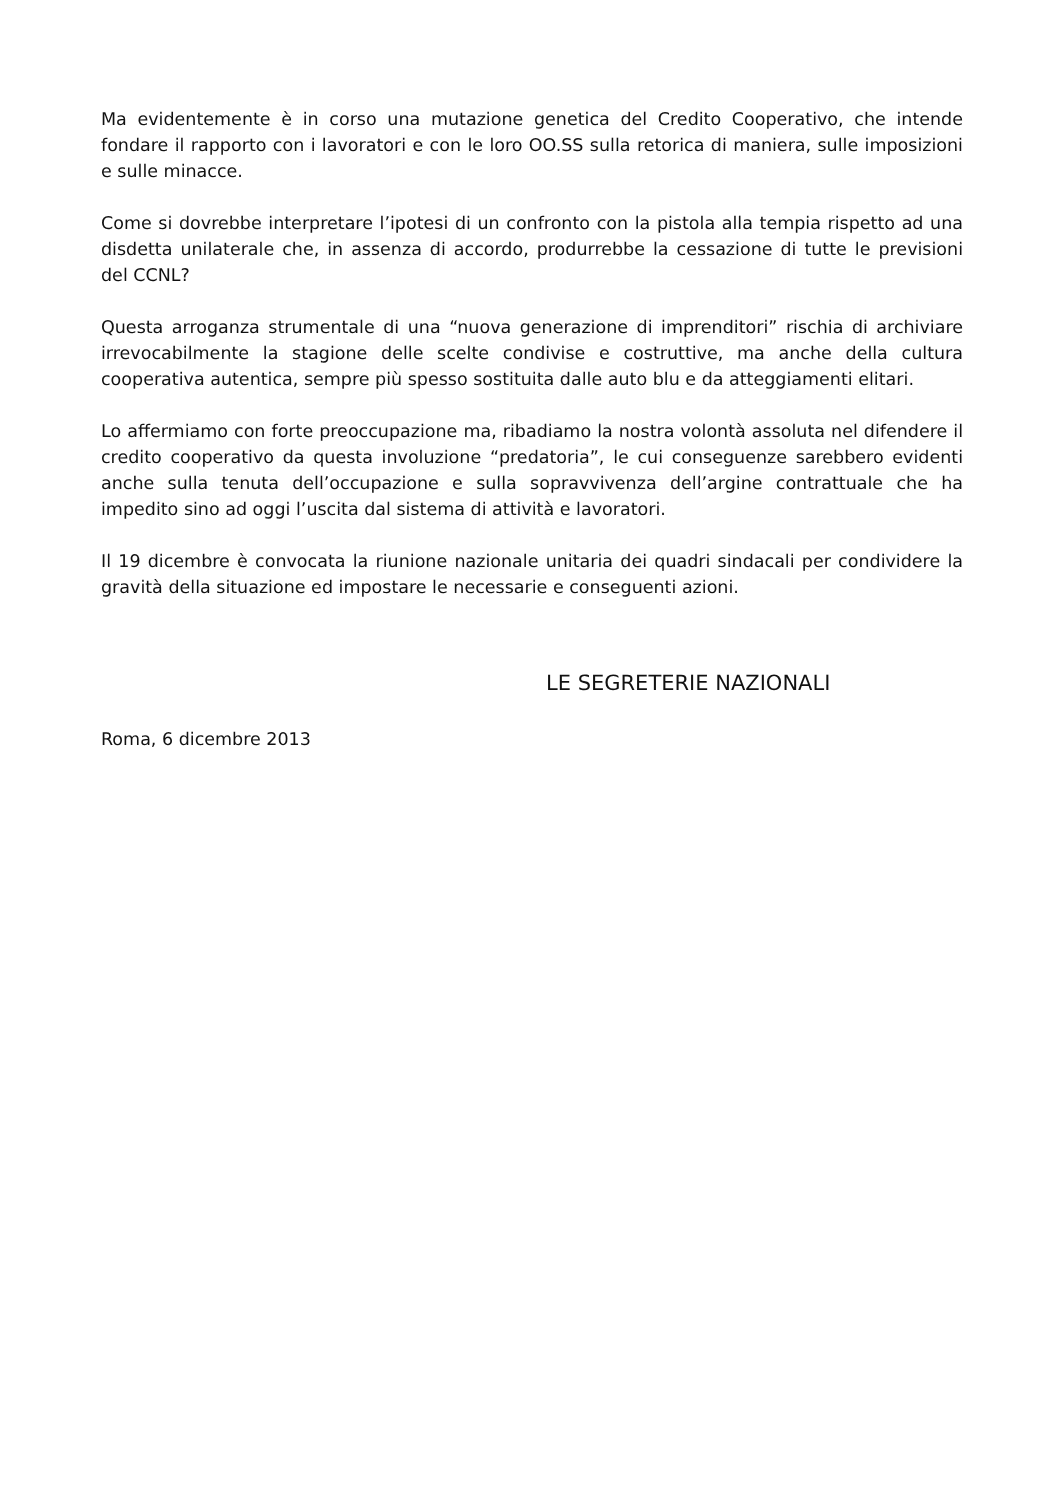Ma evidentemente è in corso una mutazione genetica del Credito Cooperativo, che intende fondare il rapporto con i lavoratori e con le loro OO.SS sulla retorica di maniera, sulle imposizioni e sulle minacce.
Come si dovrebbe interpretare l’ipotesi di un confronto con la pistola alla tempia rispetto ad una disdetta unilaterale che, in assenza di accordo, produrrebbe la cessazione di tutte le previsioni del CCNL?
Questa arroganza strumentale di una “nuova generazione di imprenditori” rischia di archiviare irrevocabilmente la stagione delle scelte condivise e costruttive, ma anche della cultura cooperativa autentica, sempre più spesso sostituita dalle auto blu e da atteggiamenti elitari.
Lo affermiamo con forte preoccupazione ma, ribadiamo la nostra volontà assoluta nel difendere il credito cooperativo da questa involuzione “predatoria”, le cui conseguenze sarebbero evidenti anche sulla tenuta dell’occupazione e sulla sopravvivenza dell’argine contrattuale che ha impedito sino ad oggi l’uscita dal sistema di attività e lavoratori.
Il 19 dicembre è convocata la riunione nazionale unitaria dei quadri sindacali per condividere la gravità della situazione ed impostare le necessarie e conseguenti azioni.
LE SEGRETERIE NAZIONALI
Roma, 6 dicembre 2013